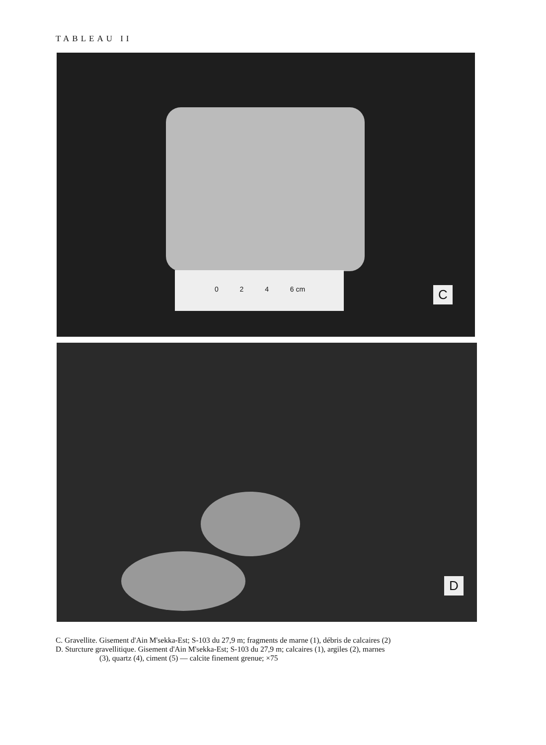TABLEAU II
0 2 4 6 cm
C
D
C. Gravellite. Gisement d'Ain M'sekka-Est; S-103 du 27,9 m; fragments de marne (1), débris de calcaires (2)
D. Sturcture gravellitique. Gisement d'Ain M'sekka-Est; S-103 du 27,9 m; calcaires (1), argiles (2), marnes
(3), quartz (4), ciment (5) — calcite finement grenue; ×75